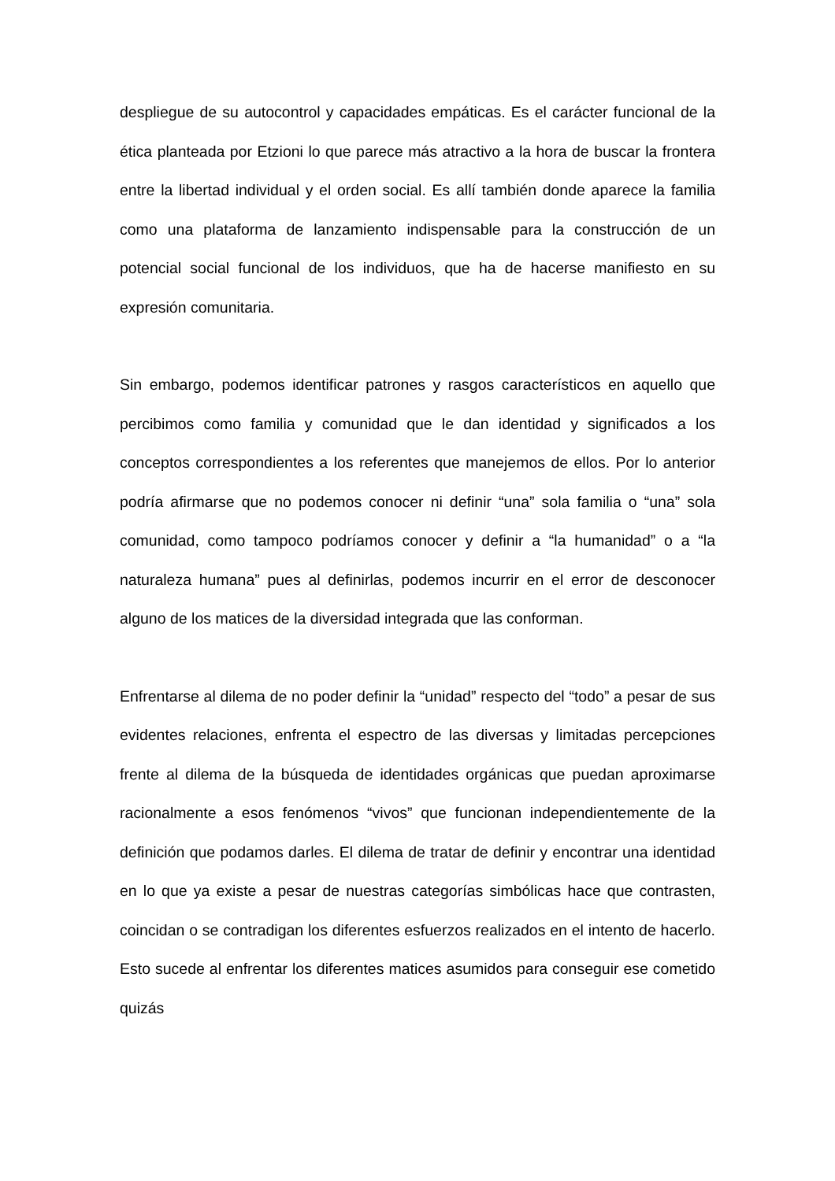despliegue de su autocontrol y capacidades empáticas. Es el carácter funcional de la ética planteada por Etzioni lo que parece más atractivo a la hora de buscar la frontera entre la libertad individual y el orden social. Es allí también donde aparece la familia como una plataforma de lanzamiento indispensable para la construcción de un potencial social funcional de los individuos, que ha de hacerse manifiesto en su expresión comunitaria.
Sin embargo, podemos identificar patrones y rasgos característicos en aquello que percibimos como familia y comunidad que le dan identidad y significados a los conceptos correspondientes a los referentes que manejemos de ellos. Por lo anterior podría afirmarse que no podemos conocer ni definir “una” sola familia o “una” sola comunidad, como tampoco podríamos conocer y definir a “la humanidad” o a “la naturaleza humana” pues al definirlas, podemos incurrir en el error de desconocer alguno de los matices de la diversidad integrada que las conforman.
Enfrentarse al dilema de no poder definir la “unidad” respecto del “todo” a pesar de sus evidentes relaciones, enfrenta el espectro de las diversas y limitadas percepciones frente al dilema de la búsqueda de identidades orgánicas que puedan aproximarse racionalmente a esos fenómenos “vivos” que funcionan independientemente de la definición que podamos darles. El dilema de tratar de definir y encontrar una identidad en lo que ya existe a pesar de nuestras categorías simbólicas hace que contrasten, coincidan o se contradigan los diferentes esfuerzos realizados en el intento de hacerlo. Esto sucede al enfrentar los diferentes matices asumidos para conseguir ese cometido quizás